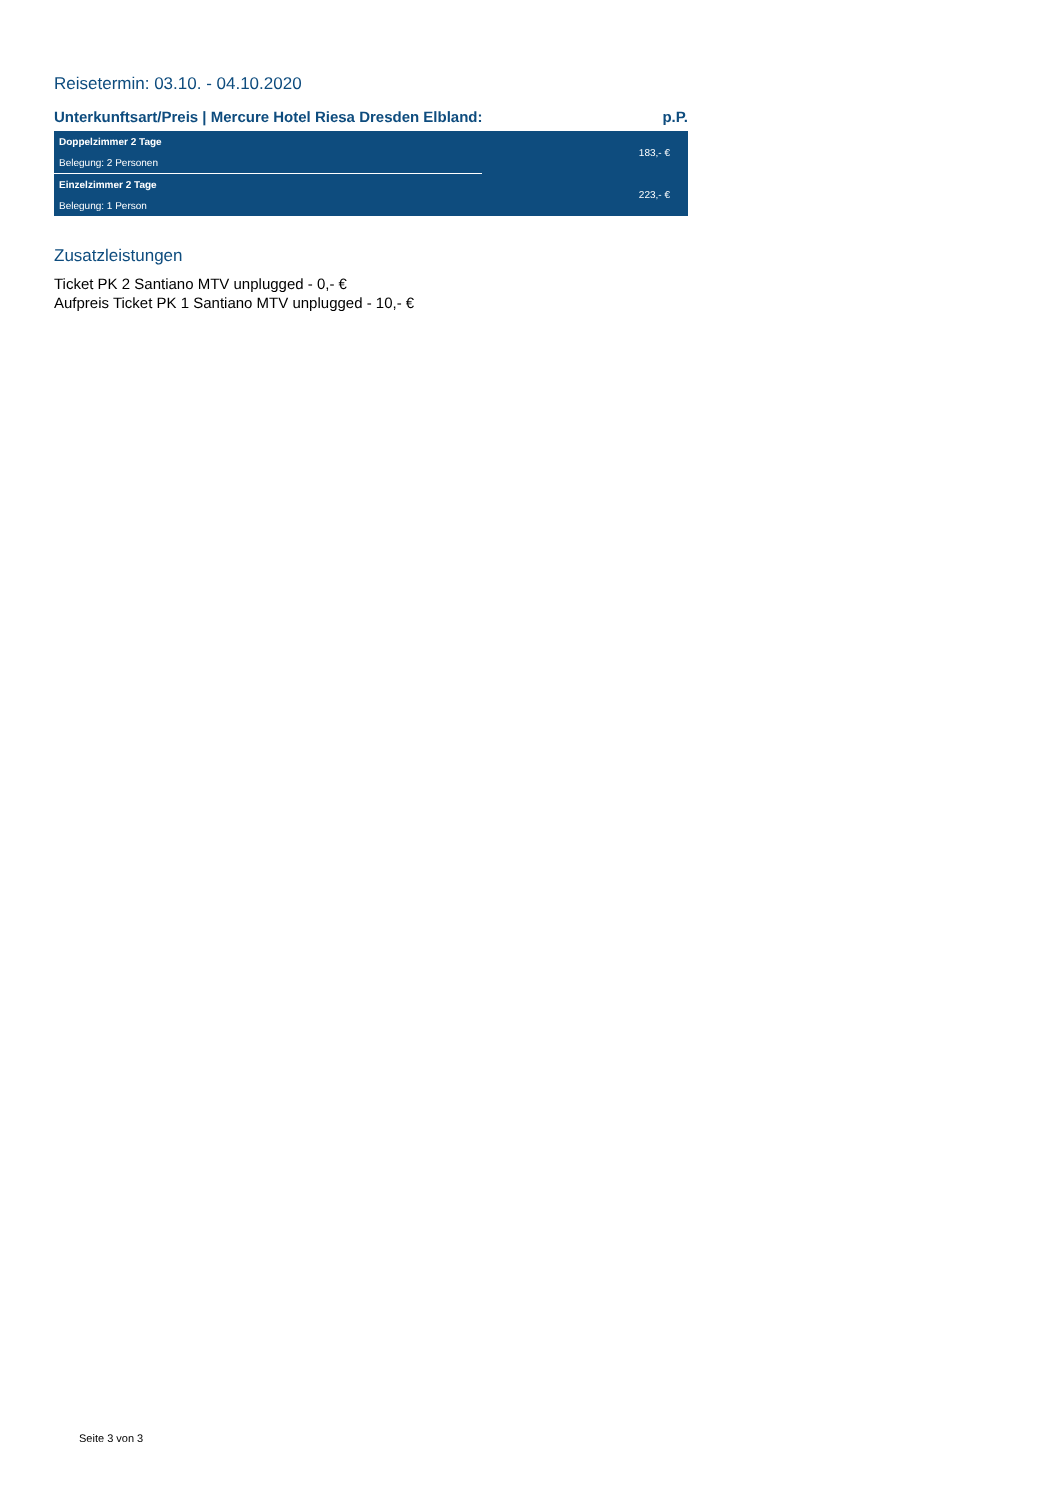Reisetermin: 03.10. - 04.10.2020
Unterkunftsart/Preis | Mercure Hotel Riesa Dresden Elbland: p.P.
| Doppelzimmer 2 Tage | 183,- € |
| Belegung: 2 Personen | |
| Einzelzimmer 2 Tage | 223,- € |
| Belegung: 1 Person | |
Zusatzleistungen
Ticket PK 2 Santiano MTV unplugged - 0,- €
Aufpreis Ticket PK 1 Santiano MTV unplugged - 10,- €
Seite 3 von 3